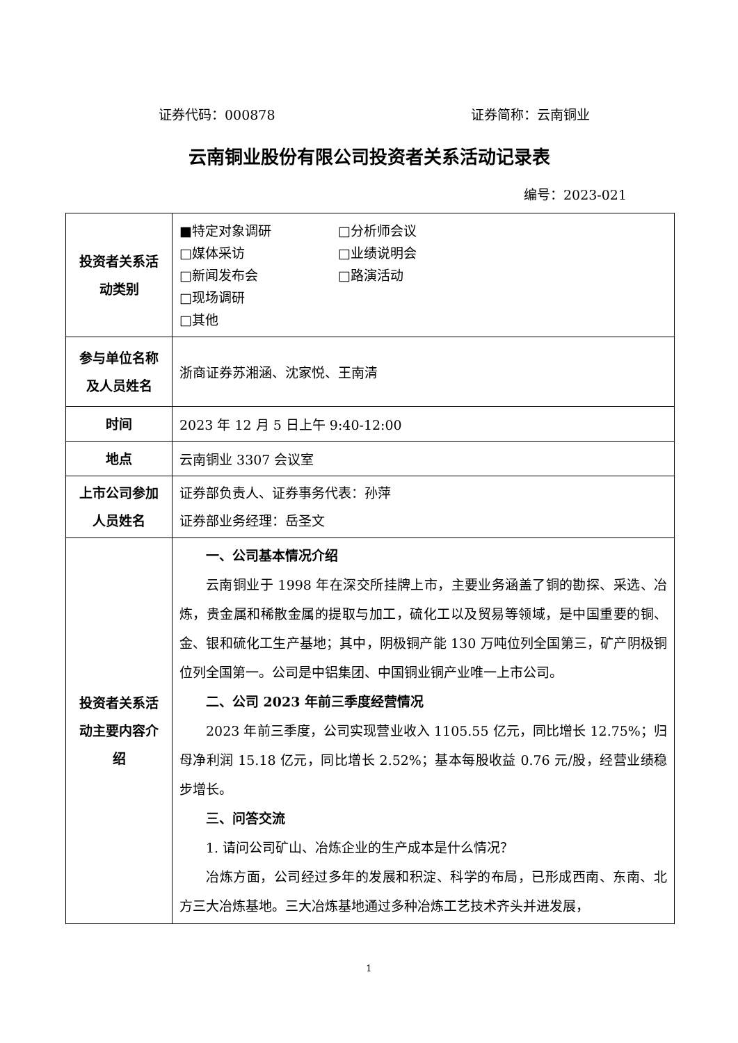证券代码：000878 证券简称：云南铜业
云南铜业股份有限公司投资者关系活动记录表
编号：2023-021
| 投资者关系活动类别 | ■特定对象调研 □分析师会议 □媒体采访 □业绩说明会 □新闻发布会 □路演活动 □现场调研 □其他 |
| 参与单位名称及人员姓名 | 浙商证券苏湘涵、沈家悦、王南清 |
| 时间 | 2023 年 12 月 5 日上午 9:40-12:00 |
| 地点 | 云南铜业 3307 会议室 |
| 上市公司参加人员姓名 | 证券部负责人、证券事务代表：孙萍 证券部业务经理：岳圣文 |
| 投资者关系活动主要内容介绍 | 一、公司基本情况介绍 云南铜业于 1998 年在深交所挂牌上市，主要业务涵盖了铜的勘探、采选、冶炼，贵金属和稀散金属的提取与加工，硫化工以及贸易等领域，是中国重要的铜、金、银和硫化工生产基地；其中，阴极铜产能 130 万吨位列全国第三，矿产阴极铜位列全国第一。公司是中铝集团、中国铜业铜产业唯一上市公司。 二、公司 2023 年前三季度经营情况 2023 年前三季度，公司实现营业收入 1105.55 亿元，同比增长 12.75%；归母净利润 15.18 亿元，同比增长 2.52%；基本每股收益 0.76 元/股，经营业绩稳步增长。 三、问答交流 1. 请问公司矿山、冶炼企业的生产成本是什么情况？ 冶炼方面，公司经过多年的发展和积淀、科学的布局，已形成西南、东南、北方三大冶炼基地。三大冶炼基地通过多种冶炼工艺技术齐头并进发展， |
1